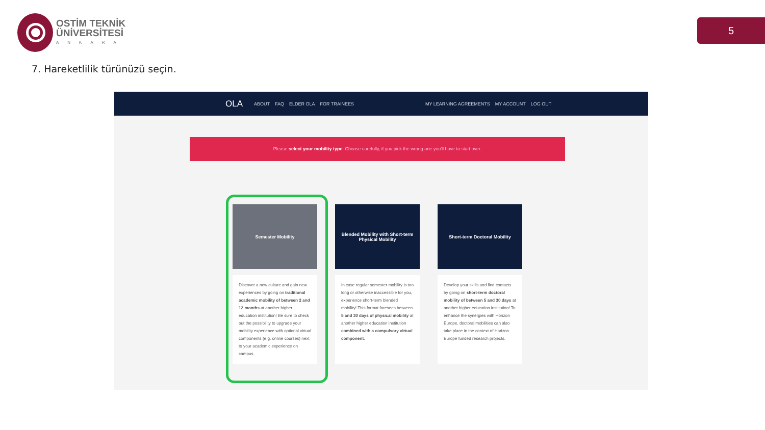OSTİM TEKNİK
ÜNİVERSİTESİ
ANKARA
5
7. Hareketlilik türünüzü seçin.
OLA ABOUT FAQ ELDER OLA FOR TRAINEES MY LEARNING AGREEMENTS MY ACCOUNT LOG OUT
Please select your mobility type. Choose carefully, if you pick the wrong one you'll have to start over.
Semester Mobility
Discover a new culture and gain new experiences by going on traditional academic mobility of between 2 and 12 months at another higher education institution! Be sure to check out the possibility to upgrade your mobility experience with optional virtual components (e.g. online courses) next to your academic experience on campus.
Blended Mobility with Short-term Physical Mobility
In case regular semester mobility is too long or otherwise inaccessible for you, experience short-term blended mobility! This format foresees between 5 and 30 days of physical mobility at another higher education institution combined with a compulsory virtual component.
Short-term Doctoral Mobility
Develop your skills and find contacts by going on short-term doctoral mobility of between 5 and 30 days at another higher education institution! To enhance the synergies with Horizon Europe, doctoral mobilities can also take place in the context of Horizon Europe funded research projects.